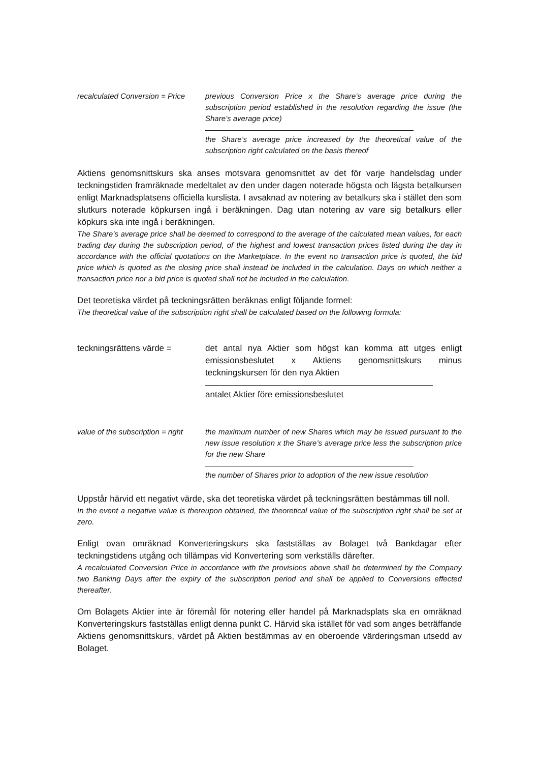recalculated Conversion = Price
previous Conversion Price x the Share’s average price during the subscription period established in the resolution regarding the issue (the Share’s average price)
the Share’s average price increased by the theoretical value of the subscription right calculated on the basis thereof
Aktiens genomsnittskurs ska anses motsvara genomsnittet av det för varje handelsdag under teckningstiden framräknade medeltalet av den under dagen noterade högsta och lägsta betalkursen enligt Marknadsplatsens officiella kurslista. I avsaknad av notering av betalkurs ska i stället den som slutkurs noterade köpkursen ingå i beräkningen. Dag utan notering av vare sig betalkurs eller köpkurs ska inte ingå i beräkningen.
The Share’s average price shall be deemed to correspond to the average of the calculated mean values, for each trading day during the subscription period, of the highest and lowest transaction prices listed during the day in accordance with the official quotations on the Marketplace. In the event no transaction price is quoted, the bid price which is quoted as the closing price shall instead be included in the calculation. Days on which neither a transaction price nor a bid price is quoted shall not be included in the calculation.
Det teoretiska värdet på teckningsrätten beräknas enligt följande formel:
The theoretical value of the subscription right shall be calculated based on the following formula:
teckningsrättens värde = det antal nya Aktier som högst kan komma att utges enligt emissionsbeslutet x Aktiens genomsnittskurs minus teckningskursen för den nya Aktien
antalet Aktier före emissionsbeslutet
value of the subscription = right
the maximum number of new Shares which may be issued pursuant to the new issue resolution x the Share’s average price less the subscription price for the new Share
the number of Shares prior to adoption of the new issue resolution
Uppstår härvid ett negativt värde, ska det teoretiska värdet på teckningsrätten bestämmas till noll.
In the event a negative value is thereupon obtained, the theoretical value of the subscription right shall be set at zero.
Enligt ovan omräknad Konverteringskurs ska fastställas av Bolaget två Bankdagar efter teckningstidens utgång och tillämpas vid Konvertering som verkställs därefter.
A recalculated Conversion Price in accordance with the provisions above shall be determined by the Company two Banking Days after the expiry of the subscription period and shall be applied to Conversions effected thereafter.
Om Bolagets Aktier inte är föremål för notering eller handel på Marknadsplats ska en omräknad Konverteringskurs fastställas enligt denna punkt C. Härvid ska istället för vad som anges beträffande Aktiens genomsnittskurs, värdet på Aktien bestämmas av en oberoende värderingsman utsedd av Bolaget.